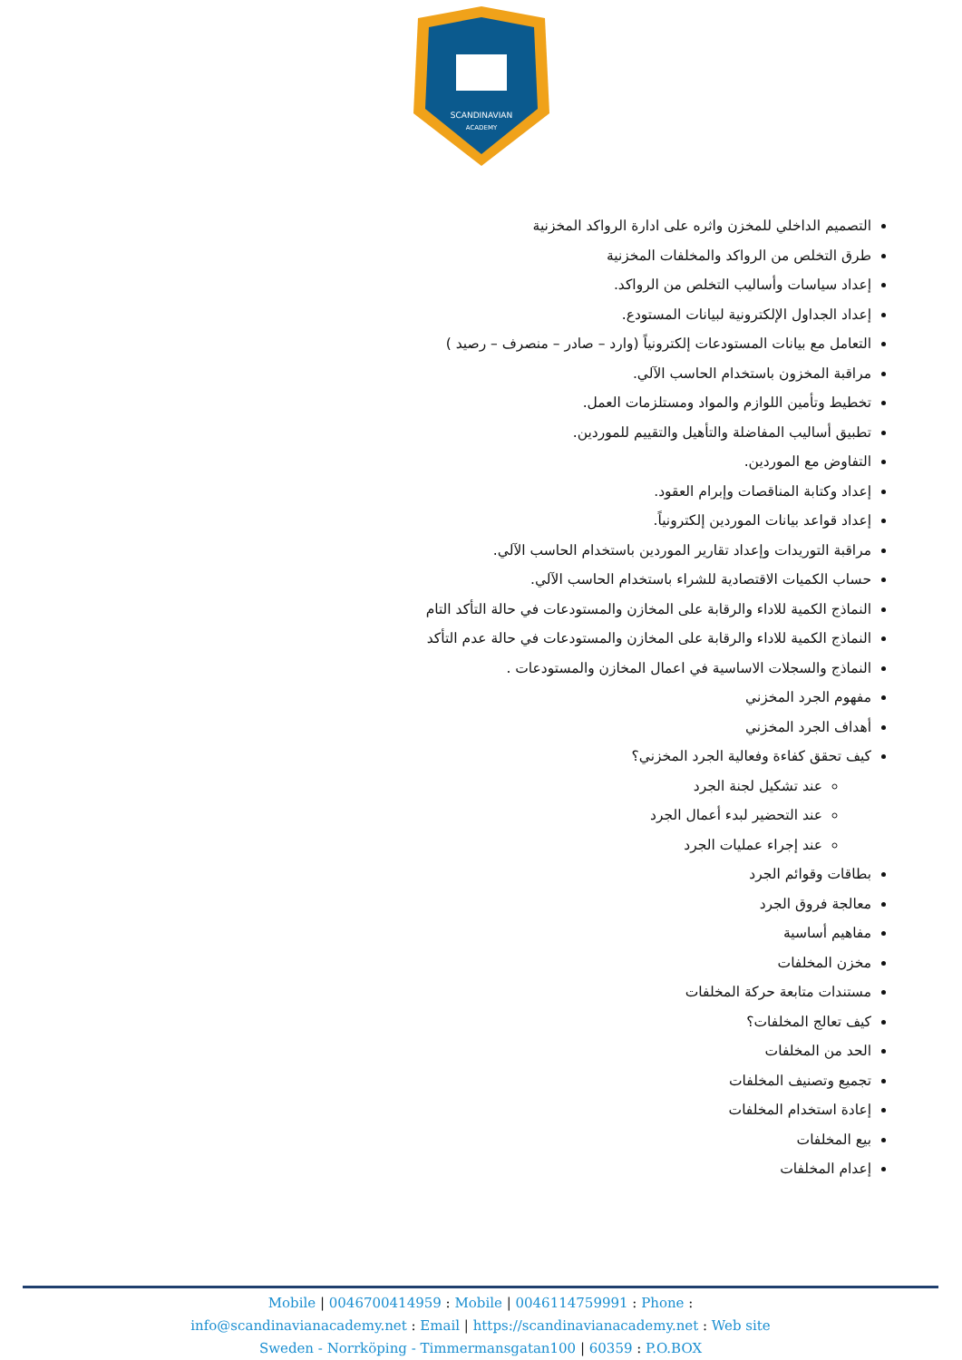SCANDINAVIAN
ACADEMY
التصميم الداخلي للمخزن واثره على ادارة الرواكد المخزنية
طرق التخلص من الرواكد والمخلفات المخزنية
إعداد سياسات وأساليب التخلص من الرواكد.
إعداد الجداول الإلكترونية لبيانات المستودع.
التعامل مع بيانات المستودعات إلكترونياً (وارد – صادر – منصرف – رصيد )
مراقبة المخزون باستخدام الحاسب الآلي.
تخطيط وتأمين اللوازم والمواد ومستلزمات العمل.
تطبيق أساليب المفاضلة والتأهيل والتقييم للموردين.
التفاوض مع الموردين.
إعداد وكتابة المناقصات وإبرام العقود.
إعداد قواعد بيانات الموردين إلكترونياً.
مراقبة التوريدات وإعداد تقارير الموردين باستخدام الحاسب الآلي.
حساب الكميات الاقتصادية للشراء باستخدام الحاسب الآلي.
النماذج الكمية للاداء والرقابة على المخازن والمستودعات في حالة التأكد التام
النماذج الكمية للاداء والرقابة على المخازن والمستودعات في حالة عدم التأكد
النماذج والسجلات الاساسية في اعمال المخازن والمستودعات .
مفهوم الجرد المخزني
أهداف الجرد المخزني
كيف تحقق كفاءة وفعالية الجرد المخزني؟
عند تشكيل لجنة الجرد
عند التحضير لبدء أعمال الجرد
عند إجراء عمليات الجرد
بطاقات وقوائم الجرد
معالجة فروق الجرد
مفاهيم أساسية
مخزن المخلفات
مستندات متابعة حركة المخلفات
كيف تعالج المخلفات؟
الحد من المخلفات
تجميع وتصنيف المخلفات
إعادة استخدام المخلفات
بيع المخلفات
إعدام المخلفات
Mobile | 0046700414959 : Mobile | 0046114759991 : Phone :
info@scandinavianacademy.net : Email | https://scandinavianacademy.net : Web site
Sweden - Norrköping - Timmermansgatan100 | 60359 : P.O.BOX